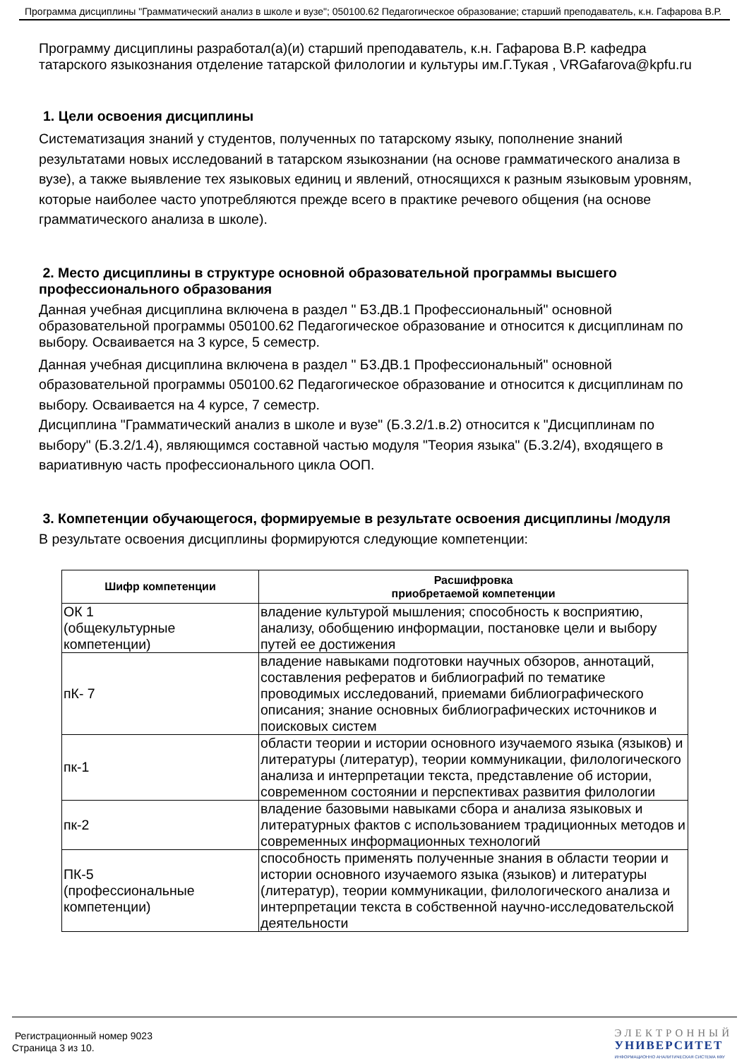Программа дисциплины "Грамматический анализ в школе и вузе"; 050100.62 Педагогическое образование; старший преподаватель, к.н. Гафарова В.Р.
Программу дисциплины разработал(а)(и) старший преподаватель, к.н. Гафарова В.Р. кафедра татарского языкознания отделение татарской филологии и культуры им.Г.Тукая , VRGafarova@kpfu.ru
1. Цели освоения дисциплины
Систематизация знаний у студентов, полученных по татарскому языку, пополнение знаний результатами новых исследований в татарском языкознании (на основе грамматического анализа в вузе), а также выявление тех языковых единиц и явлений, относящихся к разным языковым уровням, которые наиболее часто употребляются прежде всего в практике речевого общения (на основе грамматического анализа в школе).
2. Место дисциплины в структуре основной образовательной программы высшего профессионального образования
Данная учебная дисциплина включена в раздел " Б3.ДВ.1 Профессиональный" основной образовательной программы 050100.62 Педагогическое образование и относится к дисциплинам по выбору. Осваивается на 3 курсе, 5 семестр.
Данная учебная дисциплина включена в раздел " Б3.ДВ.1 Профессиональный" основной образовательной программы 050100.62 Педагогическое образование и относится к дисциплинам по выбору. Осваивается на 4 курсе, 7 семестр.
Дисциплина "Грамматический анализ в школе и вузе" (Б.3.2/1.в.2) относится к "Дисциплинам по выбору" (Б.3.2/1.4), являющимся составной частью модуля "Теория языка" (Б.3.2/4), входящего в вариативную часть профессионального цикла ООП.
3. Компетенции обучающегося, формируемые в результате освоения дисциплины /модуля
В результате освоения дисциплины формируются следующие компетенции:
| Шифр компетенции | Расшифровка приобретаемой компетенции |
| --- | --- |
| ОК 1 (общекультурные компетенции) | владение культурой мышления; способность к восприятию, анализу, обобщению информации, постановке цели и выбору путей ее достижения |
| пК- 7 | владение навыками подготовки научных обзоров, аннотаций, составления рефератов и библиографий по тематике проводимых исследований, приемами библиографического описания; знание основных библиографических источников и поисковых систем |
| пк-1 | области теории и истории основного изучаемого языка (языков) и литературы (литератур), теории коммуникации, филологического анализа и интерпретации текста, представление об истории, современном состоянии и перспективах развития филологии |
| пк-2 | владение базовыми навыками сбора и анализа языковых и литературных фактов с использованием традиционных методов и современных информационных технологий |
| ПК-5 (профессиональные компетенции) | способность применять полученные знания в области теории и истории основного изучаемого языка (языков) и литературы (литератур), теории коммуникации, филологического анализа и интерпретации текста в собственной научно-исследовательской деятельности |
Регистрационный номер 9023
Страница 3 из 10.
ЭЛЕКТРОННЫЙ
УНИВЕРСИТЕТ
ИНФОРМАЦИОННО АНАЛИТИЧЕСКАЯ СИСТЕМА КФУ